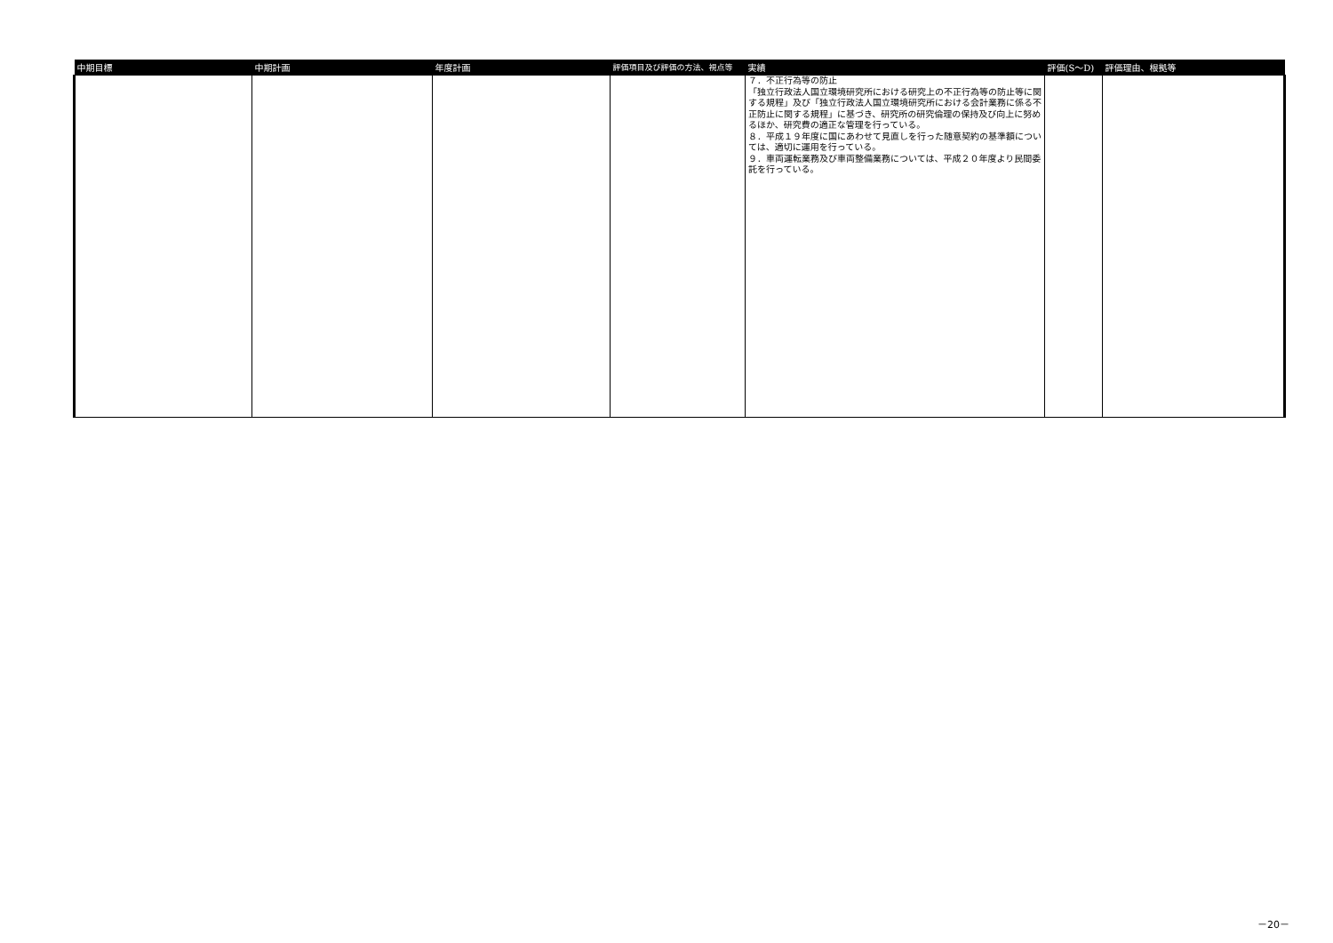| 中期目標 | 中期計画 | 年度計画 | 評価項目及び評価の方法、視点等 | 実績 | 評価(S～D) | 評価理由、根拠等 |
| --- | --- | --- | --- | --- | --- | --- |
| | | | | ７．不正行為等の防止 「独立行政法人国立環境研究所における研究上の不正行為等の防止等に関する規程」及び「独立行政法人国立環境研究所における会計業務に係る不正防止に関する規程」に基づき、研究所の研究倫理の保持及び向上に努めるほか、研究費の適正な管理を行っている。 ８．平成１９年度に国にあわせて見直しを行った随意契約の基準額については、適切に運用を行っている。 ９．車両運転業務及び車両整備業務については、平成２０年度より民間委託を行っている。 | | |
－20－